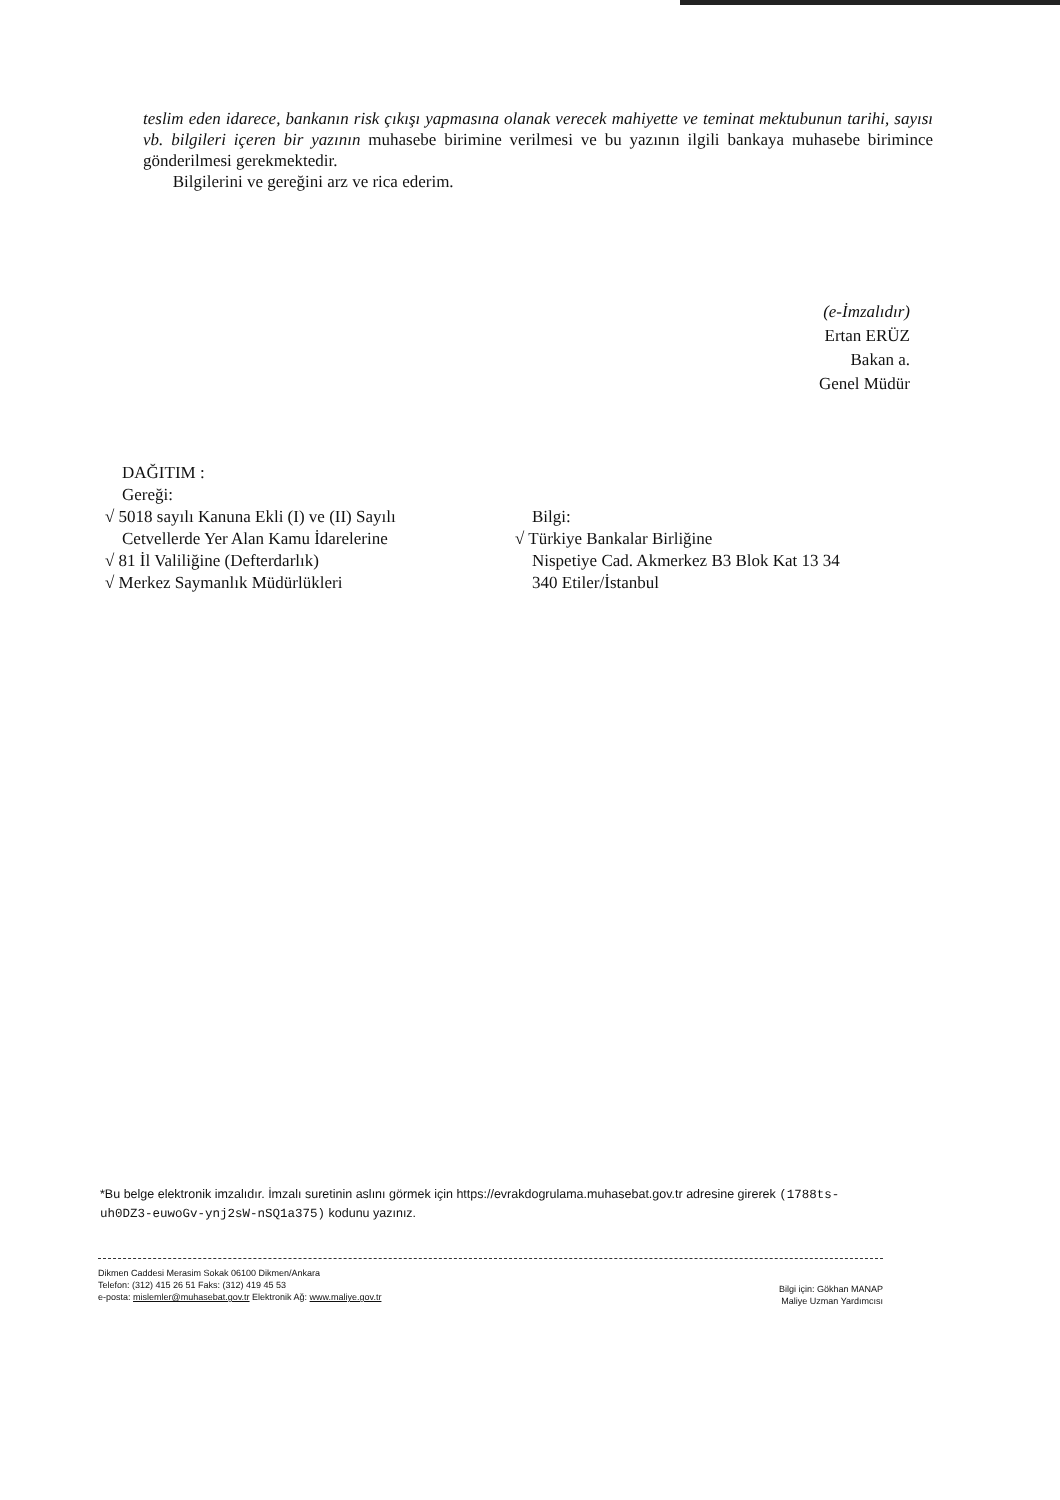teslim eden idarece, bankanın risk çıkışı yapmasına olanak verecek mahiyette ve teminat mektubunun tarihi, sayısı vb. bilgileri içeren bir yazının muhasebe birimine verilmesi ve bu yazının ilgili bankaya muhasebe birimince gönderilmesi gerekmektedir.
Bilgilerini ve gereğini arz ve rica ederim.
(e-İmzalıdır)
Ertan ERÜZ
Bakan a.
Genel Müdür
DAĞITIM :
Gereği:
√ 5018 sayılı Kanuna Ekli (I) ve (II) Sayılı
Cetvellerde Yer Alan Kamu İdarelerine
√ 81 İl Valiliğine (Defterdarlık)
√ Merkez Saymanlık Müdürlükleri
Bilgi:
√ Türkiye Bankalar Birliğine
Nispetiye Cad. Akmerkez B3 Blok Kat 13 34
340 Etiler/İstanbul
*Bu belge elektronik imzalıdır. İmzalı suretinin aslını görmek için https://evrakdogrulama.muhasebat.gov.tr adresine girerek (1788ts-uh0DZ3-euwoGv-ynj2sW-nSQ1a375) kodunu yazınız.
Dikmen Caddesi Merasim Sokak 06100 Dikmen/Ankara
Telefon: (312) 415 26 51 Faks: (312) 419 45 53
e-posta: mislemler@muhasebat.gov.tr Elektronik Ağ: www.maliye.gov.tr
Bilgi için: Gökhan MANAP
Maliye Uzman Yardımcısı